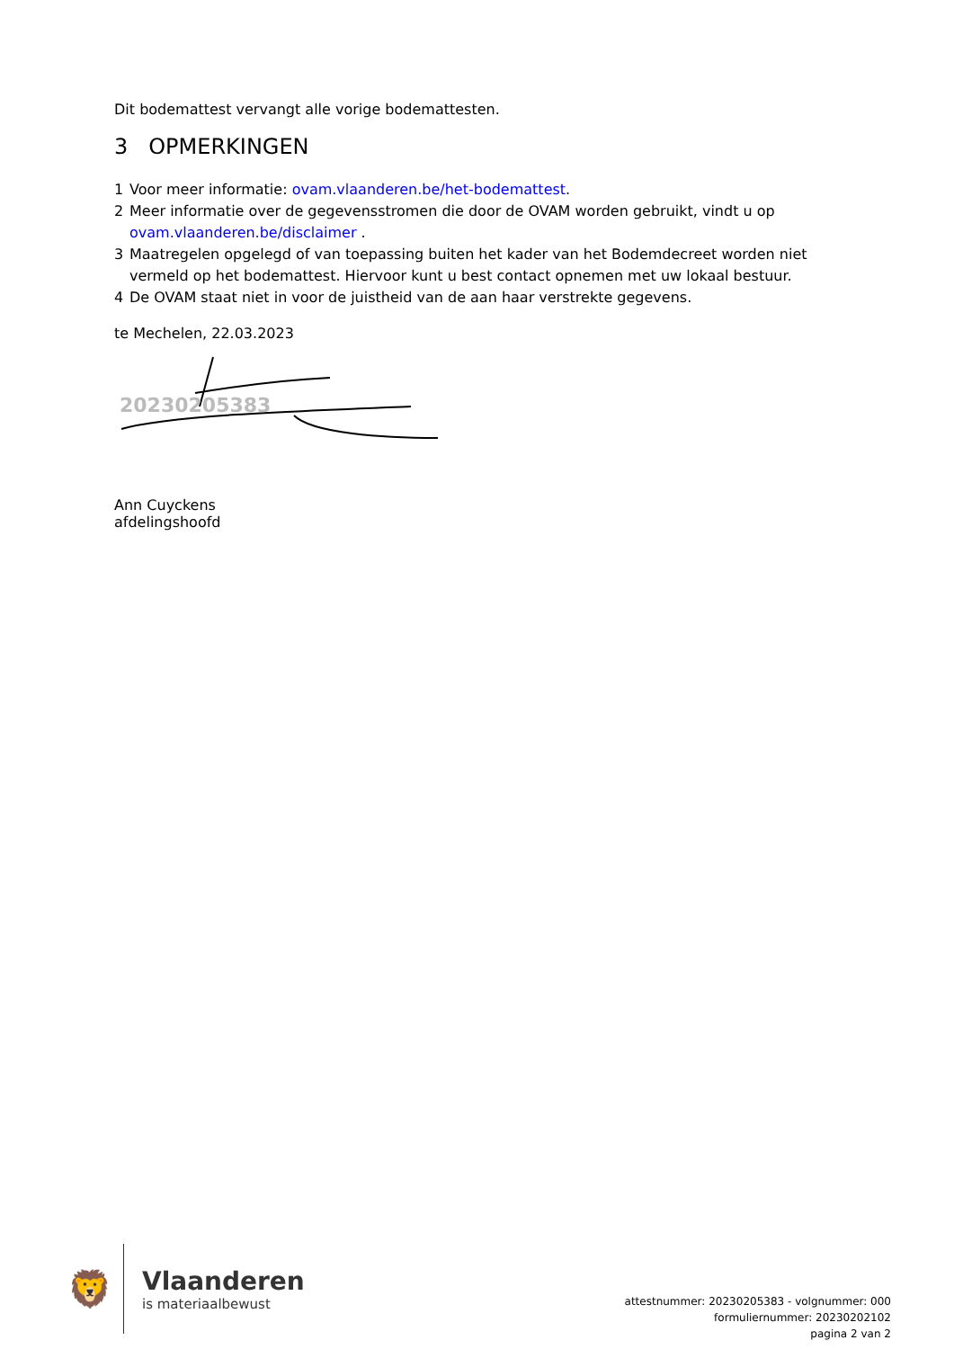Dit bodemattest vervangt alle vorige bodemattesten.
3 OPMERKINGEN
1 Voor meer informatie: ovam.vlaanderen.be/het-bodemattest.
2 Meer informatie over de gegevensstromen die door de OVAM worden gebruikt, vindt u op ovam.vlaanderen.be/disclaimer .
3 Maatregelen opgelegd of van toepassing buiten het kader van het Bodemdecreet worden niet vermeld op het bodemattest. Hiervoor kunt u best contact opnemen met uw lokaal bestuur.
4 De OVAM staat niet in voor de juistheid van de aan haar verstrekte gegevens.
te Mechelen, 22.03.2023
20230205383
Ann Cuyckens
afdelingshoofd
🦁
Vlaanderen
is materiaalbewust
attestnummer: 20230205383 - volgnummer: 000
formuliernummer: 20230202102
pagina 2 van 2